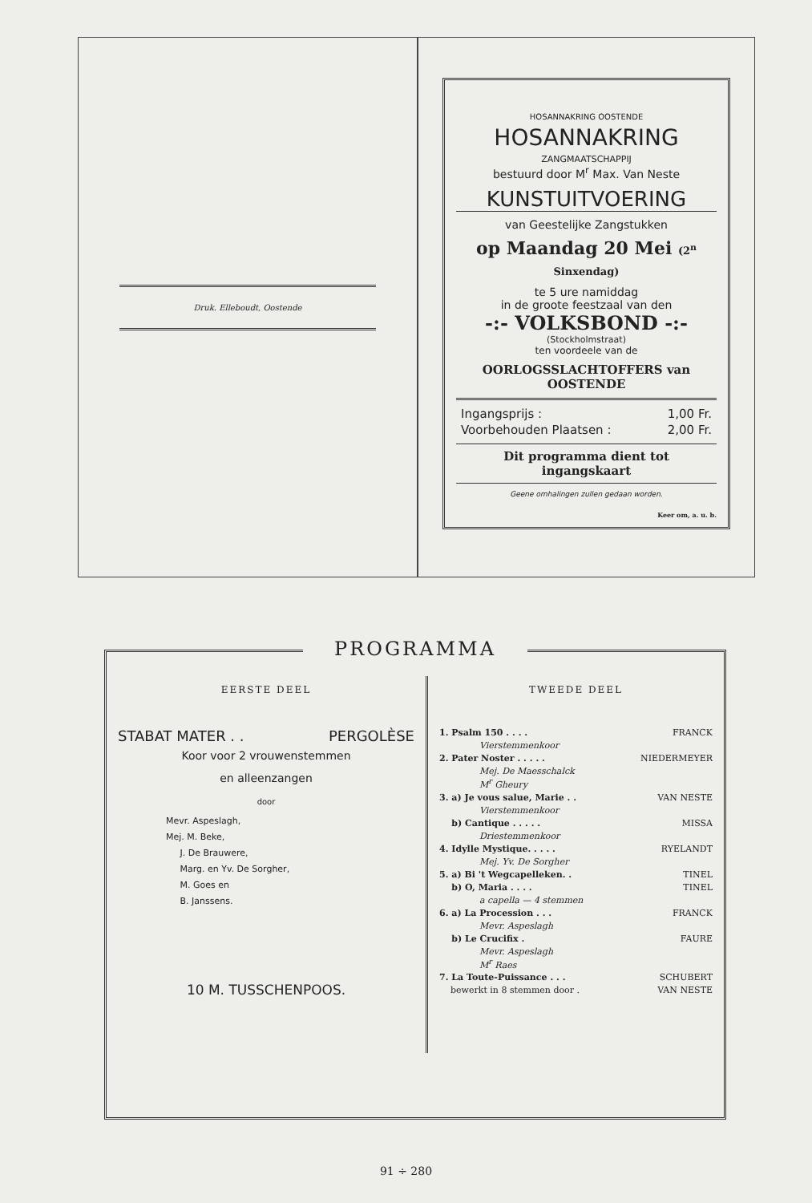Druk. Elleboudt, Oostende
HOSANNAKRING OOSTENDE
HOSANNAKRING
ZANGMAATSCHAPPIJ
bestuurd door M<sup>r</sup> Max. Van Neste
KUNSTUITVOERING
van Geestelijke Zangstukken
op Maandag 20 Mei (2<sup>n</sup> Sinxendag)
te 5 ure namiddag
in de groote feestzaal van den
-:- VOLKSBOND -:-
(Stockholmstraat)
ten voordeele van de
OORLOGSSLACHTOFFERS van OOSTENDE
Ingangsprijs : 1,00 Fr.
Voorbehouden Plaatsen : 2,00 Fr.
Dit programma dient tot ingangskaart
Geene omhalingen zullen gedaan worden.
Keer om, a. u. b.
PROGRAMMA
EERSTE DEEL
STABAT MATER . . PERGOLÈSE
Koor voor 2 vrouwenstemmen
en alleenzangen
door
Mevr. Aspeslagh,
Mej. M. Beke,
J. De Brauwere,
Marg. en Yv. De Sorgher,
M. Goes en
B. Janssens.
10 M. TUSSCHENPOOS.
TWEEDE DEEL
1. Psalm 150 . . . . FRANCK
Vierstemmenkoor
2. Pater Noster . . . . . NIEDERMEYER
Mej. De Maesschalck
M<sup>r</sup> Gheury
3. a) Je vous salue, Marie . . VAN NESTE
Vierstemmenkoor
b) Cantique . . . . . MISSA
Driestemmenkoor
4. Idylle Mystique. . . . . RYELANDT
Mej. Yv. De Sorgher
5. a) Bi 't Wegcapelleken. . TINEL
b) O, Maria . . . . TINEL
a capella — 4 stemmen
6. a) La Procession . . . FRANCK
Mevr. Aspeslagh
b) Le Crucifix . FAURE
Mevr. Aspeslagh
M<sup>r</sup> Raes
7. La Toute-Puissance . . . SCHUBERT
bewerkt in 8 stemmen door . VAN NESTE
91 ÷ 280